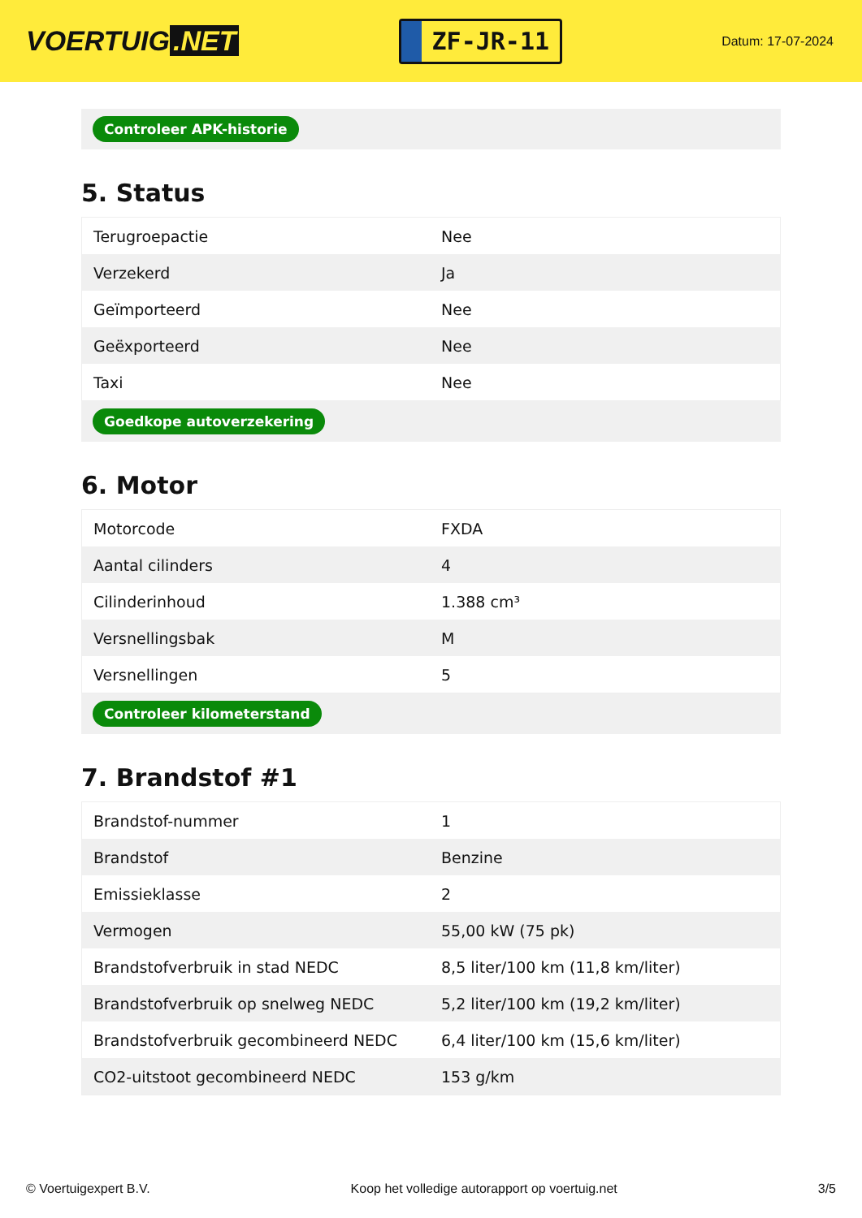VOERTUIG.NET
ZF-JR-11
Datum: 17-07-2024
Controleer APK-historie
5. Status
| Terugroepactie | Nee |
| Verzekerd | Ja |
| Geïmporteerd | Nee |
| Geëxporteerd | Nee |
| Taxi | Nee |
Goedkope autoverzekering
6. Motor
| Motorcode | FXDA |
| Aantal cilinders | 4 |
| Cilinderinhoud | 1.388 cm³ |
| Versnellingsbak | M |
| Versnellingen | 5 |
Controleer kilometerstand
7. Brandstof #1
| Brandstof-nummer | 1 |
| Brandstof | Benzine |
| Emissieklasse | 2 |
| Vermogen | 55,00 kW (75 pk) |
| Brandstofverbruik in stad NEDC | 8,5 liter/100 km (11,8 km/liter) |
| Brandstofverbruik op snelweg NEDC | 5,2 liter/100 km (19,2 km/liter) |
| Brandstofverbruik gecombineerd NEDC | 6,4 liter/100 km (15,6 km/liter) |
| CO2-uitstoot gecombineerd NEDC | 153 g/km |
© Voertuigexpert B.V. Koop het volledige autorapport op voertuig.net 3/5